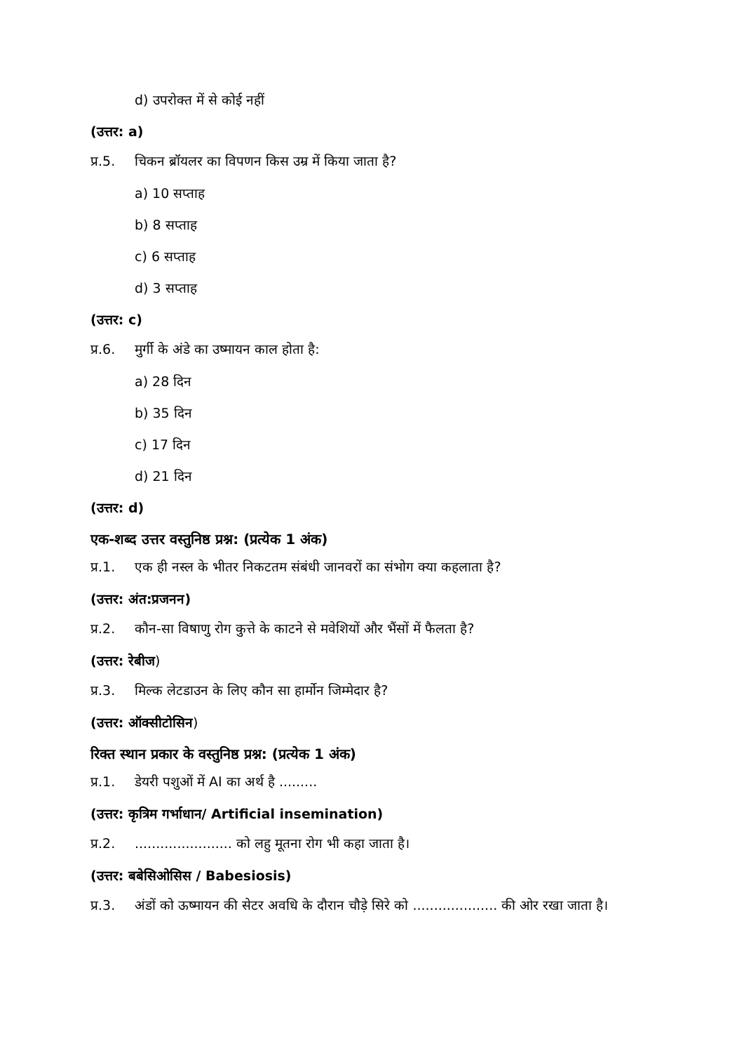d) उपरोक्त में से कोई नहीं
(उत्तर: a)
प्र.5. चिकन ब्रॉयलर का विपणन किस उम्र में किया जाता है?
a) 10 सप्ताह
b) 8 सप्ताह
c) 6 सप्ताह
d) 3 सप्ताह
(उत्तर: c)
प्र.6. मुर्गी के अंडे का उष्मायन काल होता है:
a) 28 दिन
b) 35 दिन
c) 17 दिन
d) 21 दिन
(उत्तर: d)
एक-शब्द उत्तर वस्तुनिष्ठ प्रश्न: (प्रत्येक 1 अंक)
प्र.1. एक ही नस्ल के भीतर निकटतम संबंधी जानवरों का संभोग क्या कहलाता है?
(उत्तर: अंत:प्रजनन)
प्र.2. कौन-सा विषाणु रोग कुत्ते के काटने से मवेशियों और भैंसों में फैलता है?
(उत्तर: रेबीज)
प्र.3. मिल्क लेटडाउन के लिए कौन सा हार्मोन जिम्मेदार है?
(उत्तर: ऑक्सीटोसिन)
रिक्त स्थान प्रकार के वस्तुनिष्ठ प्रश्न: (प्रत्येक 1 अंक)
प्र.1. डेयरी पशुओं में AI का अर्थ है .........
(उत्तर: कृत्रिम गर्भाधान/ Artificial insemination)
प्र.2........................ को लहु मूतना रोग भी कहा जाता है।
(उत्तर: बबेसिओसिस / Babesiosis)
प्र.3. अंडों को ऊष्मायन की सेटर अवधि के दौरान चौड़े सिरे को .................... की ओर रखा जाता है।